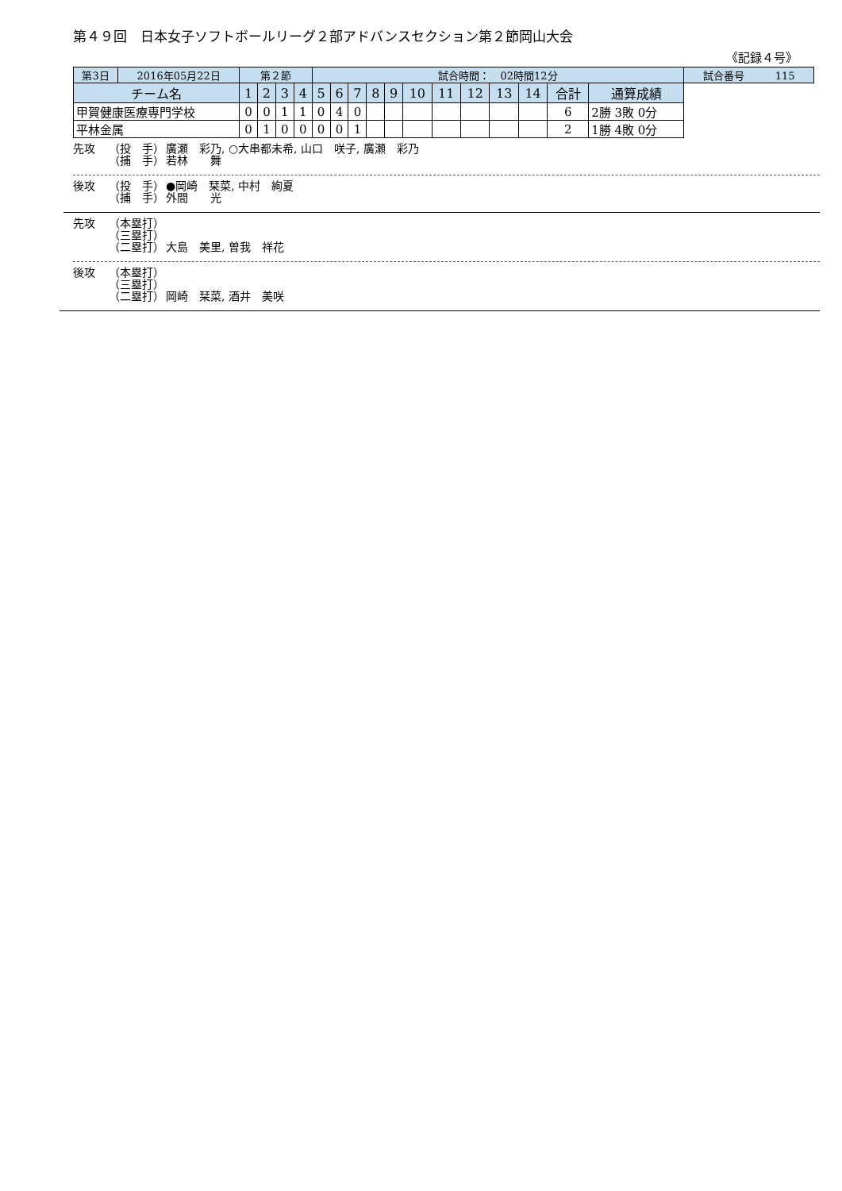第４９回　日本女子ソフトボールリーグ２部アドバンスセクション第２節岡山大会
《記録４号》
| 第3日 | 2016年05月22日 | 第２節 | | | | 試合時間： 02時間12分 | | | | | | | | | | | | 試合番号 115 |
| チーム名 | | 1 | 2 | 3 | 4 | 5 | 6 | 7 | 8 | 9 | 10 | 11 | 12 | 13 | 14 | 合計 | 通算成績 | |
| 甲賀健康医療専門学校 | | 0 | 0 | 1 | 1 | 0 | 4 | 0 | | | | | | | | 6 | 2勝 3敗 0分 | |
| 平林金属 | | 0 | 1 | 0 | 0 | 0 | 0 | 1 | | | | | | | | 2 | 1勝 4敗 0分 | |
先攻 （投　手） 廣瀬　彩乃, ○大串都未希, 山口　咲子, 廣瀬　彩乃
（捕　手） 若林　　舞
後攻 （投　手） ●岡崎　栞菜, 中村　絢夏
（捕　手） 外間　　光
先攻 （本塁打）
（三塁打）
（二塁打） 大島　美里, 曽我　祥花
後攻 （本塁打）
（三塁打）
（二塁打） 岡崎　栞菜, 酒井　美咲